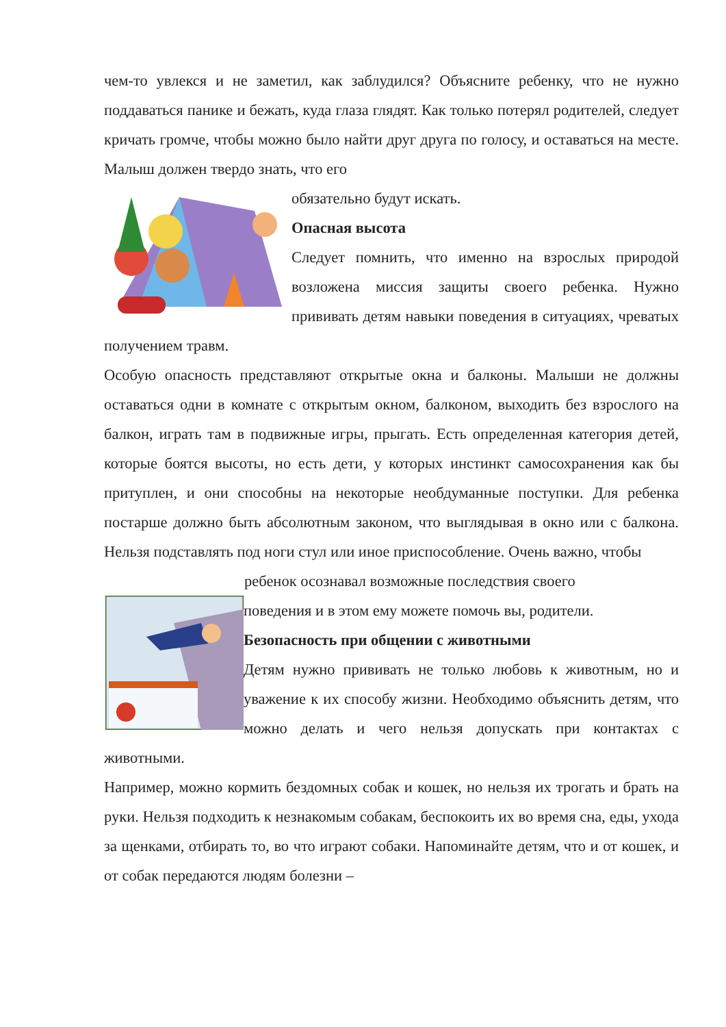чем-то увлекся и не заметил, как заблудился? Объясните ребенку, что не нужно поддаваться панике и бежать, куда глаза глядят. Как только потерял родителей, следует кричать громче, чтобы можно было найти друг друга по голосу, и оставаться на месте. Малыш должен твердо знать, что его
обязательно будут искать.
Опасная высота
Следует помнить, что именно на взрослых природой возложена миссия защиты своего ребенка. Нужно прививать детям навыки поведения в ситуациях, чреватых получением травм.
Особую опасность представляют открытые окна и балконы. Малыши не должны оставаться одни в комнате с открытым окном, балконом, выходить без взрослого на балкон, играть там в подвижные игры, прыгать. Есть определенная категория детей, которые боятся высоты, но есть дети, у которых инстинкт самосохранения как бы притуплен, и они способны на некоторые необдуманные поступки. Для ребенка постарше должно быть абсолютным законом, что выглядывая в окно или с балкона. Нельзя подставлять под ноги стул или иное приспособление. Очень важно, чтобы
ребенок осознавал возможные последствия своего
поведения и в этом ему можете помочь вы, родители.
Безопасность при общении с животными
Детям нужно прививать не только любовь к животным, но и уважение к их способу жизни. Необходимо объяснить детям, что можно делать и чего нельзя допускать при контактах с животными.
Например, можно кормить бездомных собак и кошек, но нельзя их трогать и брать на руки. Нельзя подходить к незнакомым собакам, беспокоить их во время сна, еды, ухода за щенками, отбирать то, во что играют собаки. Напоминайте детям, что и от кошек, и от собак передаются людям болезни –